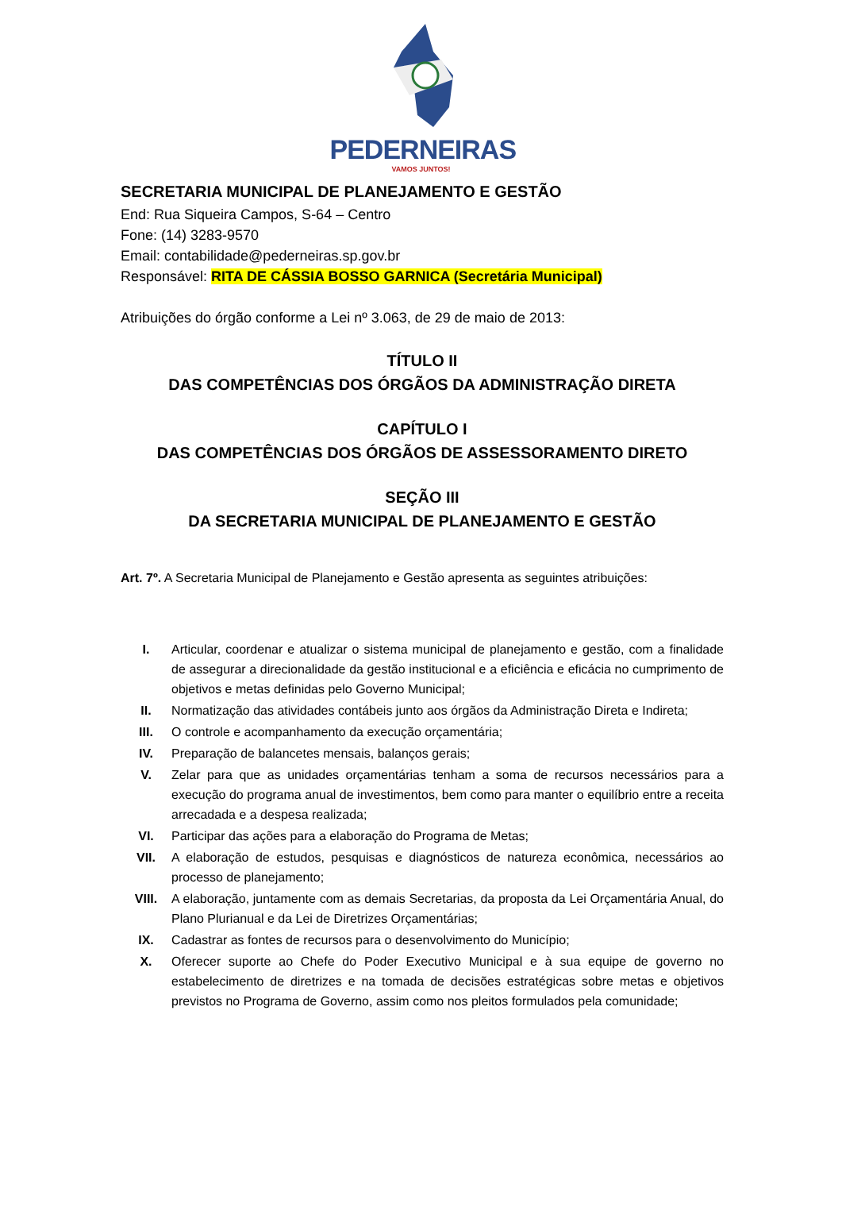PEDERNEIRAS
VAMOS JUNTOS!
SECRETARIA MUNICIPAL DE PLANEJAMENTO E GESTÃO
End: Rua Siqueira Campos, S-64 – Centro
Fone: (14) 3283-9570
Email: contabilidade@pederneiras.sp.gov.br
Responsável: RITA DE CÁSSIA BOSSO GARNICA (Secretária Municipal)
Atribuições do órgão conforme a Lei nº 3.063, de 29 de maio de 2013:
TÍTULO II
DAS COMPETÊNCIAS DOS ÓRGÃOS DA ADMINISTRAÇÃO DIRETA
CAPÍTULO I
DAS COMPETÊNCIAS DOS ÓRGÃOS DE ASSESSORAMENTO DIRETO
SEÇÃO III
DA SECRETARIA MUNICIPAL DE PLANEJAMENTO E GESTÃO
Art. 7º. A Secretaria Municipal de Planejamento e Gestão apresenta as seguintes atribuições:
I. Articular, coordenar e atualizar o sistema municipal de planejamento e gestão, com a finalidade de assegurar a direcionalidade da gestão institucional e a eficiência e eficácia no cumprimento de objetivos e metas definidas pelo Governo Municipal;
II. Normatização das atividades contábeis junto aos órgãos da Administração Direta e Indireta;
III. O controle e acompanhamento da execução orçamentária;
IV. Preparação de balancetes mensais, balanços gerais;
V. Zelar para que as unidades orçamentárias tenham a soma de recursos necessários para a execução do programa anual de investimentos, bem como para manter o equilíbrio entre a receita arrecadada e a despesa realizada;
VI. Participar das ações para a elaboração do Programa de Metas;
VII. A elaboração de estudos, pesquisas e diagnósticos de natureza econômica, necessários ao processo de planejamento;
VIII. A elaboração, juntamente com as demais Secretarias, da proposta da Lei Orçamentária Anual, do Plano Plurianual e da Lei de Diretrizes Orçamentárias;
IX. Cadastrar as fontes de recursos para o desenvolvimento do Município;
X. Oferecer suporte ao Chefe do Poder Executivo Municipal e à sua equipe de governo no estabelecimento de diretrizes e na tomada de decisões estratégicas sobre metas e objetivos previstos no Programa de Governo, assim como nos pleitos formulados pela comunidade;